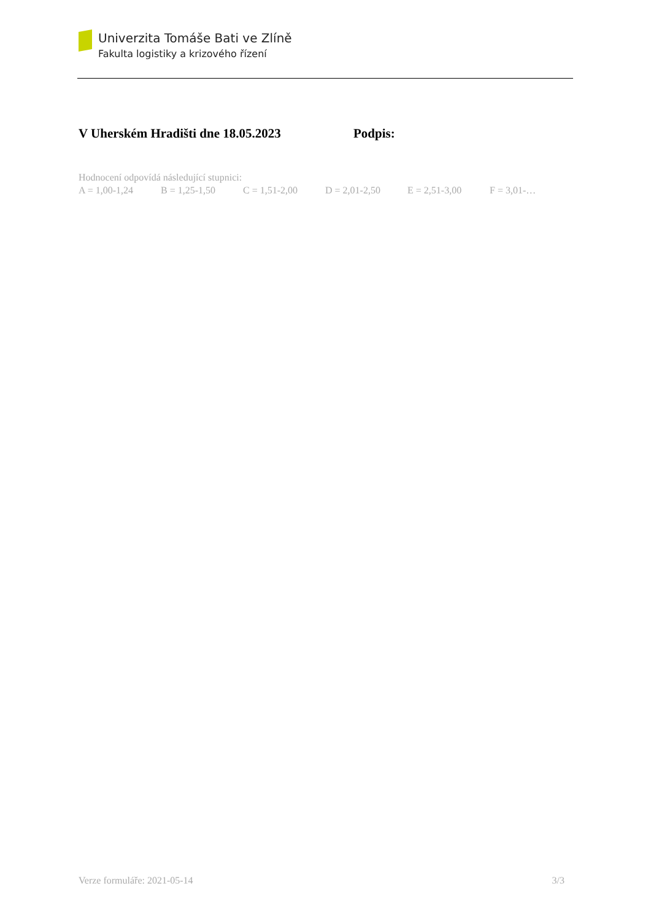Univerzita Tomáše Bati ve Zlíně
Fakulta logistiky a krizového řízení
V Uherském Hradišti dne 18.05.2023 Podpis:
Hodnocení odpovídá následující stupnici:
A = 1,00-1,24 B = 1,25-1,50 C = 1,51-2,00 D = 2,01-2,50 E = 2,51-3,00 F = 3,01-…
Verze formuláře: 2021-05-14 3/3